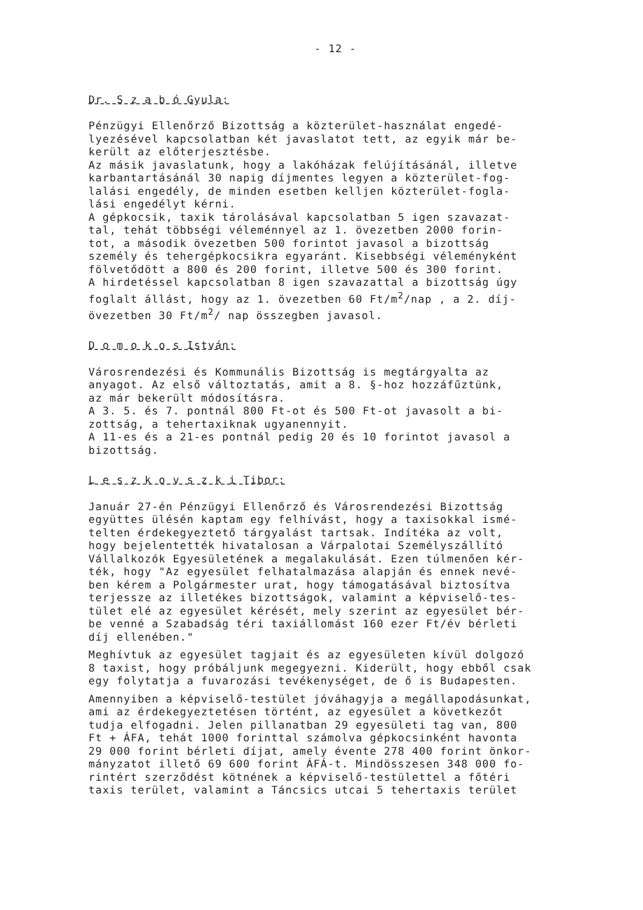- 12 -
Dr. S z a b ó Gyula:
Pénzügyi Ellenőrző Bizottság a közterület-használat engedé- lyezésével kapcsolatban két javaslatot tett, az egyik már be- került az előterjesztésbe. Az másik javaslatunk, hogy a lakóházak felújításánál, illetve karbantartásánál 30 napig díjmentes legyen a közterület-fog- lalási engedély, de minden esetben kelljen közterület-fogla- lási engedélyt kérni. A gépkocsik, taxik tárolásával kapcsolatban 5 igen szavazat- tal, tehát többségi véleménnyel az 1. övezetben 2000 forin- tot, a második övezetben 500 forintot javasol a bizottság személy és tehergépkocsikra egyaránt. Kisebbségi véleményként fölvetődött a 800 és 200 forint, illetve 500 és 300 forint. A hirdetéssel kapcsolatban 8 igen szavazattal a bizottság úgy foglalt állást, hogy az 1. övezetben 60 Ft/m<sup>2</sup>/nap , a 2. díj- övezetben 30 Ft/m<sup>2</sup>/ nap összegben javasol.
D o m o k o s István:
Városrendezési és Kommunális Bizottság is megtárgyalta az anyagot. Az első változtatás, amit a 8. §-hoz hozzáfűztünk, az már bekerült módosításra. A 3. 5. és 7. pontnál 800 Ft-ot és 500 Ft-ot javasolt a bi- zottság, a tehertaxiknak ugyanennyit. A 11-es és a 21-es pontnál pedig 20 és 10 forintot javasol a bizottság.
L e s z k o v s z k i Tibor:
Január 27-én Pénzügyi Ellenőrző és Városrendezési Bizottság együttes ülésén kaptam egy felhívást, hogy a taxisokkal ismé- telten érdekegyeztető tárgyalást tartsak. Indítéka az volt, hogy bejelentették hivatalosan a Várpalotai Személyszállító Vállalkozók Egyesületének a megalakulását. Ezen túlmenően kér- ték, hogy "Az egyesület felhatalmazása alapján és ennek nevé- ben kérem a Polgármester urat, hogy támogatásával biztosítva terjessze az illetékes bizottságok, valamint a képviselő-tes- tület elé az egyesület kérését, mely szerint az egyesület bér- be venné a Szabadság téri taxiállomást 160 ezer Ft/év bérleti díj ellenében."
Meghívtuk az egyesület tagjait és az egyesületen kívül dolgozó 8 taxist, hogy próbáljunk megegyezni. Kiderült, hogy ebből csak egy folytatja a fuvarozási tevékenységet, de ő is Budapesten.
Amennyiben a képviselő-testület jóváhagyja a megállapodásunkat, ami az érdekegyeztetésen történt, az egyesület a következőt tudja elfogadni. Jelen pillanatban 29 egyesületi tag van, 800 Ft + ÁFA, tehát 1000 forinttal számolva gépkocsinként havonta 29 000 forint bérleti díjat, amely évente 278 400 forint önkor- mányzatot illető 69 600 forint ÁFÁ-t. Mindösszesen 348 000 fo- rintért szerződést kötnének a képviselő-testülettel a főtéri taxis terület, valamint a Táncsics utcai 5 tehertaxis terület